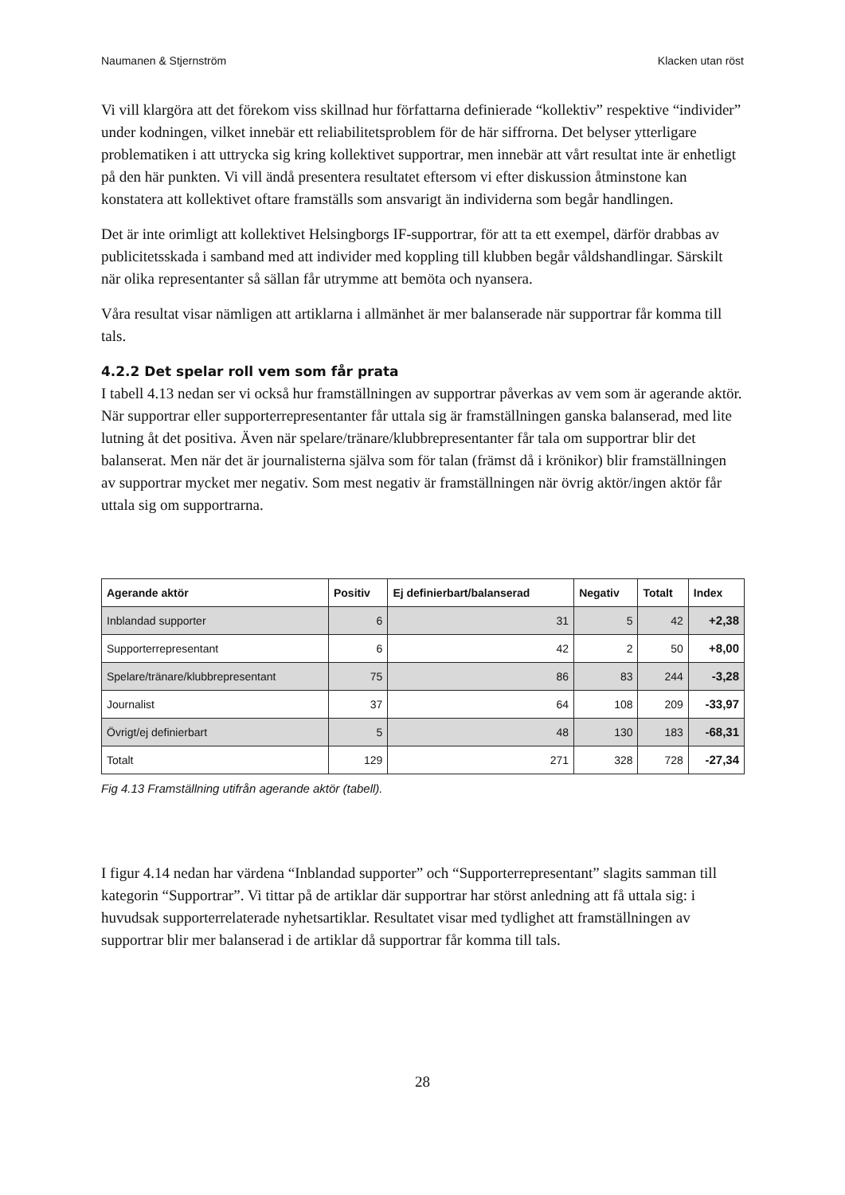Naumanen & Stjernström Klacken utan röst
Vi vill klargöra att det förekom viss skillnad hur författarna definierade “kollektiv” respektive “individer” under kodningen, vilket innebär ett reliabilitetsproblem för de här siffrorna. Det belyser ytterligare problematiken i att uttrycka sig kring kollektivet supportrar, men innebär att vårt resultat inte är enhetligt på den här punkten. Vi vill ändå presentera resultatet eftersom vi efter diskussion åtminstone kan konstatera att kollektivet oftare framställs som ansvarigt än individerna som begår handlingen.
Det är inte orimligt att kollektivet Helsingborgs IF-supportrar, för att ta ett exempel, därför drabbas av publicitetsskada i samband med att individer med koppling till klubben begår våldshandlingar. Särskilt när olika representanter så sällan får utrymme att bemöta och nyansera.
Våra resultat visar nämligen att artiklarna i allmänhet är mer balanserade när supportrar får komma till tals.
4.2.2 Det spelar roll vem som får prata
I tabell 4.13 nedan ser vi också hur framställningen av supportrar påverkas av vem som är agerande aktör. När supportrar eller supporterrepresentanter får uttala sig är framställningen ganska balanserad, med lite lutning åt det positiva. Även när spelare/tränare/klubbrepresentanter får tala om supportrar blir det balanserat. Men när det är journalisterna själva som för talan (främst då i krönikor) blir framställningen av supportrar mycket mer negativ. Som mest negativ är framställningen när övrig aktör/ingen aktör får uttala sig om supportrarna.
| Agerande aktör | Positiv | Ej definierbart/balanserad | Negativ | Totalt | Index |
| --- | --- | --- | --- | --- | --- |
| Inblandad supporter | 6 | 31 | 5 | 42 | +2,38 |
| Supporterrepresentant | 6 | 42 | 2 | 50 | +8,00 |
| Spelare/tränare/klubbrepresentant | 75 | 86 | 83 | 244 | -3,28 |
| Journalist | 37 | 64 | 108 | 209 | -33,97 |
| Övrigt/ej definierbart | 5 | 48 | 130 | 183 | -68,31 |
| Totalt | 129 | 271 | 328 | 728 | -27,34 |
Fig 4.13 Framställning utifrån agerande aktör (tabell).
I figur 4.14 nedan har värdena “Inblandad supporter” och “Supporterrepresentant” slagits samman till kategorin “Supportrar”. Vi tittar på de artiklar där supportrar har störst anledning att få uttala sig: i huvudsak supporterrelaterade nyhetsartiklar. Resultatet visar med tydlighet att framställningen av supportrar blir mer balanserad i de artiklar då supportrar får komma till tals.
28